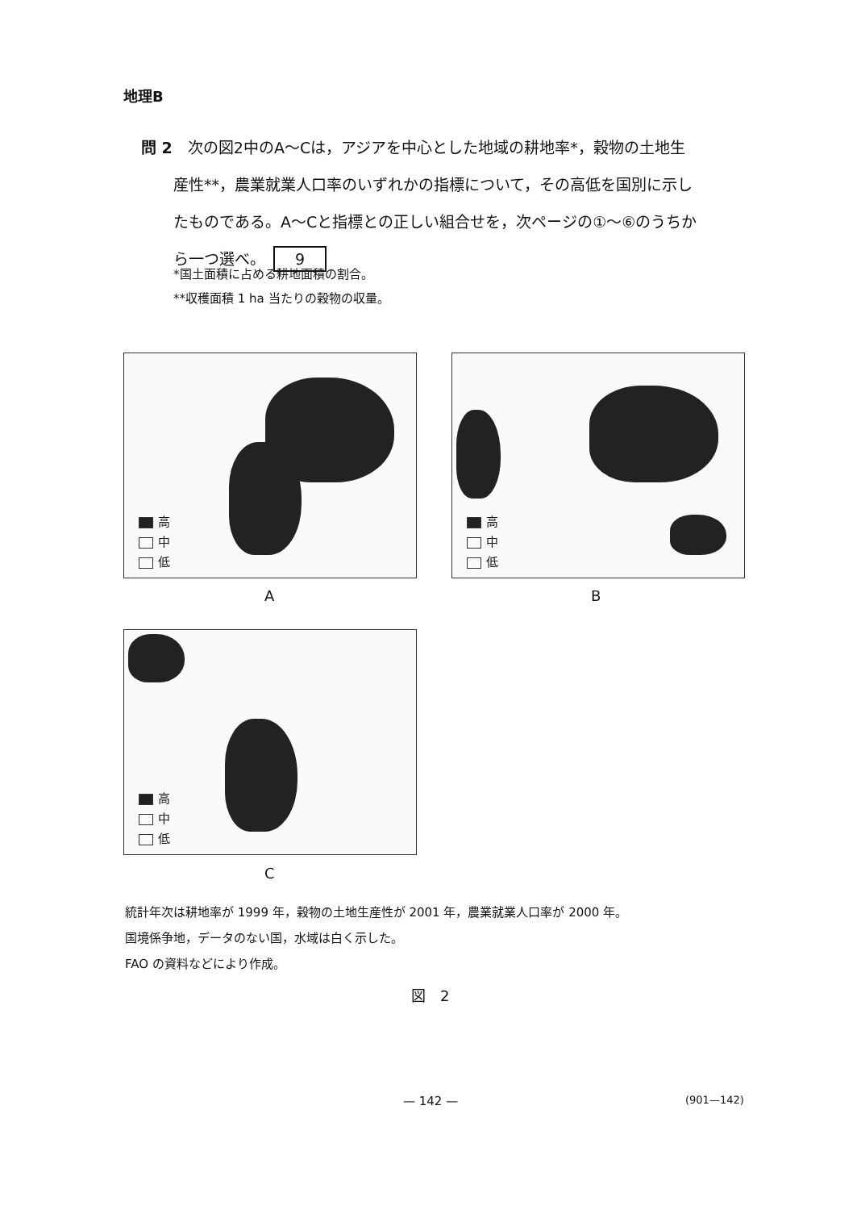地理B
問 2　次の図2中のA～Cは，アジアを中心とした地域の耕地率*，穀物の土地生
産性**，農業就業人口率のいずれかの指標について，その高低を国別に示し
たものである。A～Cと指標との正しい組合せを，次ページの①～⑥のうちか
ら一つ選べ。 9
*国土面積に占める耕地面積の割合。
**収穫面積 1 ha 当たりの穀物の収量。
高
中
低
A
高
中
低
B
高
中
低
C
統計年次は耕地率が 1999 年，穀物の土地生産性が 2001 年，農業就業人口率が 2000 年。
国境係争地，データのない国，水域は白く示した。
FAO の資料などにより作成。
図　2
— 142 — (901—142)